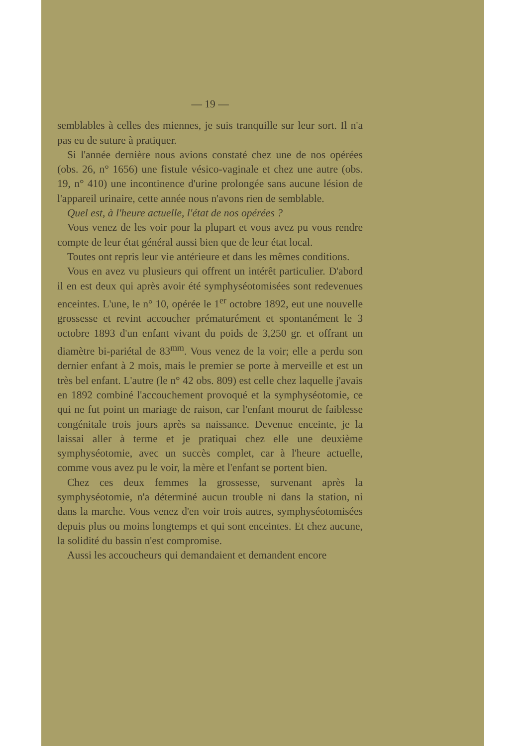— 19 —
semblables à celles des miennes, je suis tranquille sur leur sort. Il n'a pas eu de suture à pratiquer.
Si l'année dernière nous avions constaté chez une de nos opérées (obs. 26, n° 1656) une fistule vésico-vaginale et chez une autre (obs. 19, n° 410) une incontinence d'urine prolongée sans aucune lésion de l'appareil urinaire, cette année nous n'avons rien de semblable.
Quel est, à l'heure actuelle, l'état de nos opérées ?
Vous venez de les voir pour la plupart et vous avez pu vous rendre compte de leur état général aussi bien que de leur état local.
Toutes ont repris leur vie antérieure et dans les mêmes conditions.
Vous en avez vu plusieurs qui offrent un intérêt particulier. D'abord il en est deux qui après avoir été symphyséotomisées sont redevenues enceintes. L'une, le n° 10, opérée le 1<sup>er</sup> octobre 1892, eut une nouvelle grossesse et revint accoucher prématurément et spontanément le 3 octobre 1893 d'un enfant vivant du poids de 3,250 gr. et offrant un diamètre bi-pariétal de 83<sup>mm</sup>. Vous venez de la voir; elle a perdu son dernier enfant à 2 mois, mais le premier se porte à merveille et est un très bel enfant. L'autre (le n° 42 obs. 809) est celle chez laquelle j'avais en 1892 combiné l'accouchement provoqué et la symphyséotomie, ce qui ne fut point un mariage de raison, car l'enfant mourut de faiblesse congénitale trois jours après sa naissance. Devenue enceinte, je la laissai aller à terme et je pratiquai chez elle une deuxième symphyséotomie, avec un succès complet, car à l'heure actuelle, comme vous avez pu le voir, la mère et l'enfant se portent bien.
Chez ces deux femmes la grossesse, survenant après la symphyséotomie, n'a déterminé aucun trouble ni dans la station, ni dans la marche. Vous venez d'en voir trois autres, symphyséotomisées depuis plus ou moins longtemps et qui sont enceintes. Et chez aucune, la solidité du bassin n'est compromise.
Aussi les accoucheurs qui demandaient et demandent encore